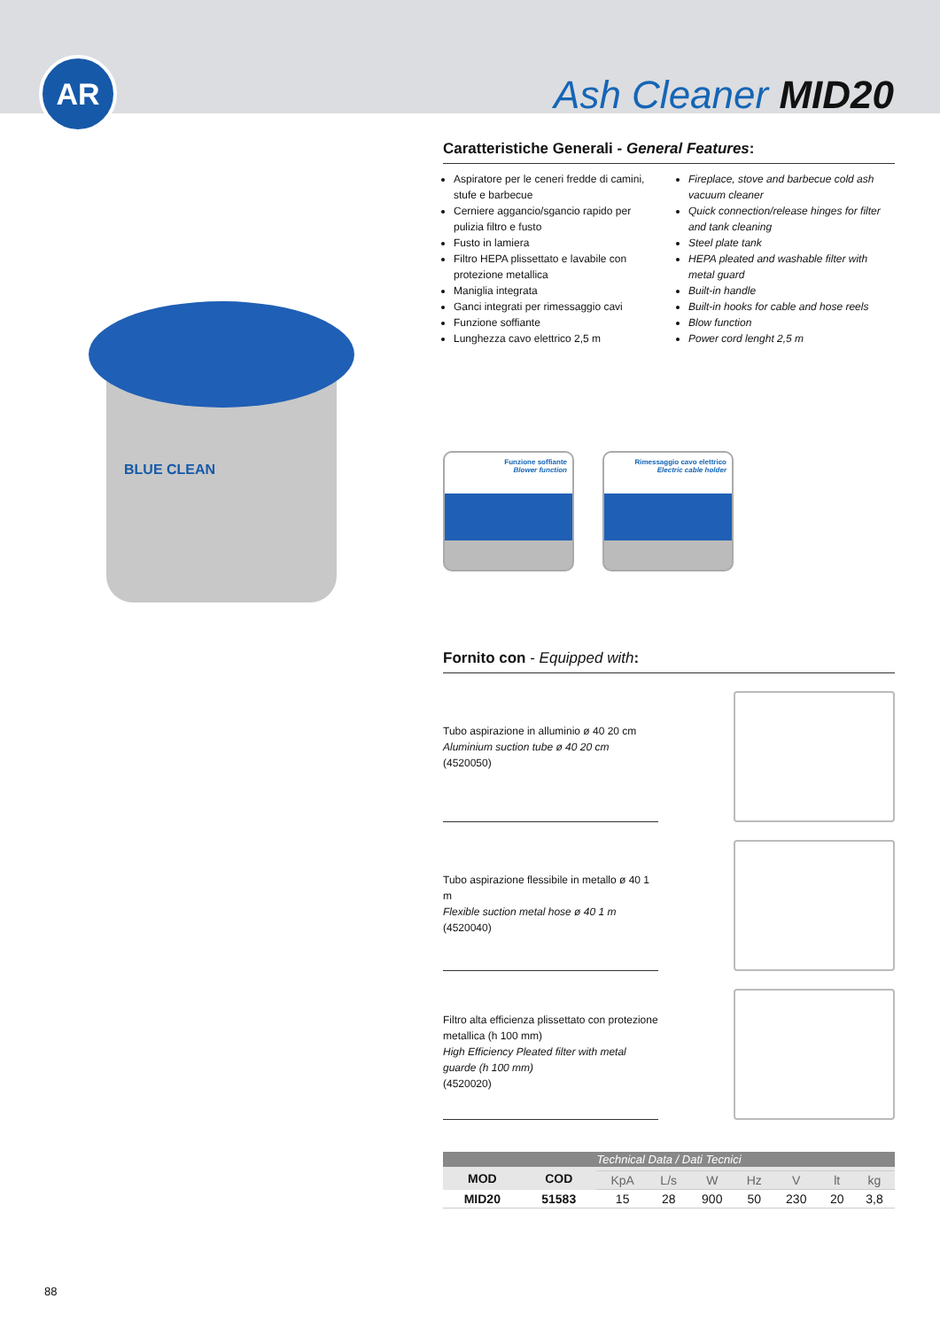AR Ash Cleaner MID20
BLUE CLEAN
Caratteristiche Generali - General Features:
Aspiratore per le ceneri fredde di camini, stufe e barbecue
Cerniere aggancio/sgancio rapido per pulizia filtro e fusto
Fusto in lamiera
Filtro HEPA plissettato e lavabile con protezione metallica
Maniglia integrata
Ganci integrati per rimessaggio cavi
Funzione soffiante
Lunghezza cavo elettrico 2,5 m
Fireplace, stove and barbecue cold ash vacuum cleaner
Quick connection/release hinges for filter and tank cleaning
Steel plate tank
HEPA pleated and washable filter with metal guard
Built-in handle
Built-in hooks for cable and hose reels
Blow function
Power cord lenght 2,5 m
Funzione soffiante
Blower function
Rimessaggio cavo elettrico
Electric cable holder
Fornito con - Equipped with:
Tubo aspirazione in alluminio ø 40 20 cm
Aluminium suction tube ø 40 20 cm
(4520050)
Tubo aspirazione flessibile in metallo ø 40 1 m
Flexible suction metal hose ø 40 1 m
(4520040)
Filtro alta efficienza plissettato con protezione metallica (h 100 mm)
High Efficiency Pleated filter with metal guarde (h 100 mm)
(4520020)
| Technical Data / Dati Tecnici | | | | | | | | |
| --- | --- | --- | --- | --- | --- | --- | --- | --- |
| MOD | COD | | | | | | | |
| | | KpA | L/s | W | Hz | V | lt | kg |
| MID20 | 51583 | 15 | 28 | 900 | 50 | 230 | 20 | 3,8 |
88